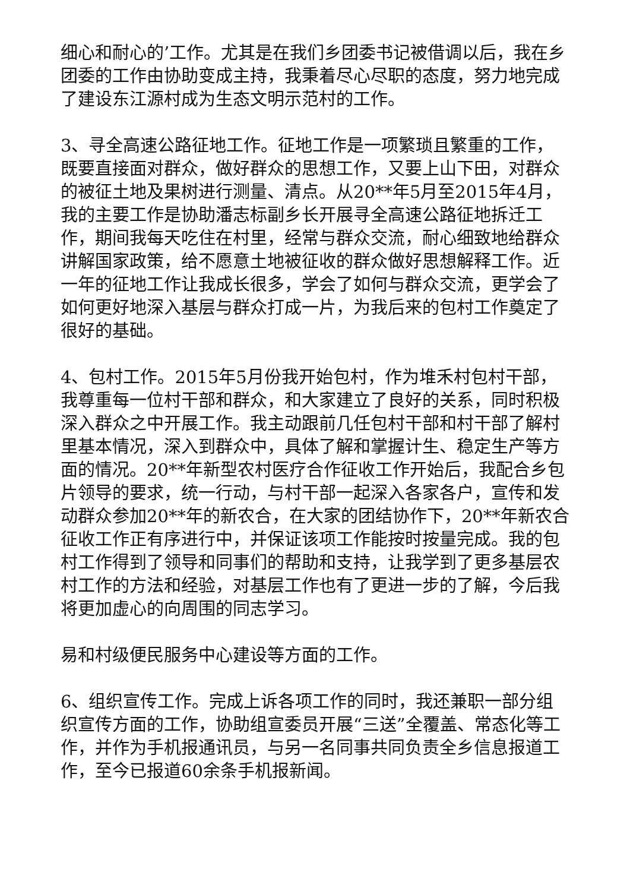细心和耐心的’工作。尤其是在我们乡团委书记被借调以后，我在乡团委的工作由协助变成主持，我秉着尽心尽职的态度，努力地完成了建设东江源村成为生态文明示范村的工作。
3、寻全高速公路征地工作。征地工作是一项繁琐且繁重的工作，既要直接面对群众，做好群众的思想工作，又要上山下田，对群众的被征土地及果树进行测量、清点。从20**年5月至2015年4月，我的主要工作是协助潘志标副乡长开展寻全高速公路征地拆迁工作，期间我每天吃住在村里，经常与群众交流，耐心细致地给群众讲解国家政策，给不愿意土地被征收的群众做好思想解释工作。近一年的征地工作让我成长很多，学会了如何与群众交流，更学会了如何更好地深入基层与群众打成一片，为我后来的包村工作奠定了很好的基础。
4、包村工作。2015年5月份我开始包村，作为堆禾村包村干部，我尊重每一位村干部和群众，和大家建立了良好的关系，同时积极深入群众之中开展工作。我主动跟前几任包村干部和村干部了解村里基本情况，深入到群众中，具体了解和掌握计生、稳定生产等方面的情况。20**年新型农村医疗合作征收工作开始后，我配合乡包片领导的要求，统一行动，与村干部一起深入各家各户，宣传和发动群众参加20**年的新农合，在大家的团结协作下，20**年新农合征收工作正有序进行中，并保证该项工作能按时按量完成。我的包村工作得到了领导和同事们的帮助和支持，让我学到了更多基层农村工作的方法和经验，对基层工作也有了更进一步的了解，今后我将更加虚心的向周围的同志学习。
易和村级便民服务中心建设等方面的工作。
6、组织宣传工作。完成上诉各项工作的同时，我还兼职一部分组织宣传方面的工作，协助组宣委员开展“三送”全覆盖、常态化等工作，并作为手机报通讯员，与另一名同事共同负责全乡信息报道工作，至今已报道60余条手机报新闻。